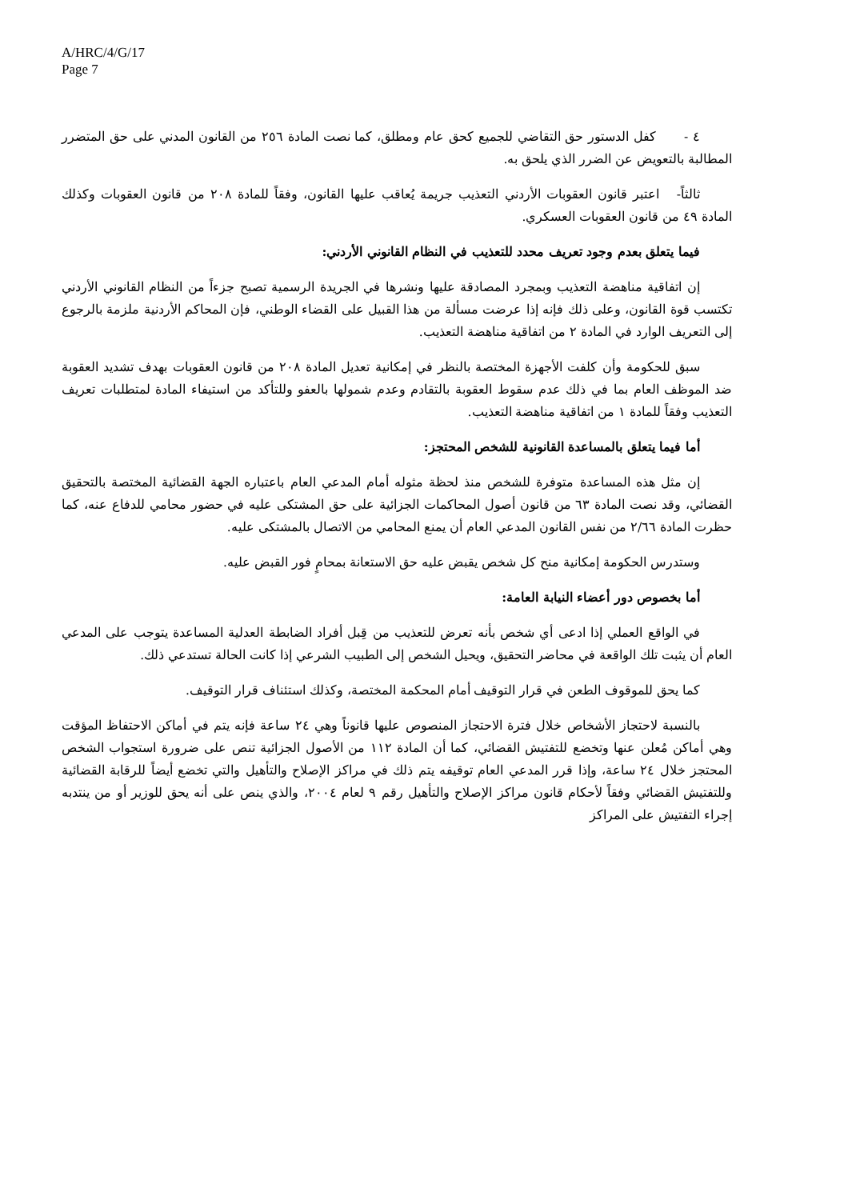A/HRC/4/G/17
Page 7
٤ - كفل الدستور حق التقاضي للجميع كحق عام ومطلق، كما نصت المادة ٢٥٦ من القانون المدني على حق المتضرر المطالبة بالتعويض عن الضرر الذي يلحق به.
ثالثاً- اعتبر قانون العقوبات الأردني التعذيب جريمة يُعاقب عليها القانون، وفقاً للمادة ٢٠٨ من قانون العقوبات وكذلك المادة ٤٩ من قانون العقوبات العسكري.
فيما يتعلق بعدم وجود تعريف محدد للتعذيب في النظام القانوني الأردني:
إن اتفاقية مناهضة التعذيب وبمجرد المصادقة عليها ونشرها في الجريدة الرسمية تصبح جزءاً من النظام القانوني الأردني تكتسب قوة القانون، وعلى ذلك فإنه إذا عرضت مسألة من هذا القبيل على القضاء الوطني، فإن المحاكم الأردنية ملزمة بالرجوع إلى التعريف الوارد في المادة ٢ من اتفاقية مناهضة التعذيب.
سبق للحكومة وأن كلفت الأجهزة المختصة بالنظر في إمكانية تعديل المادة ٢٠٨ من قانون العقوبات بهدف تشديد العقوبة ضد الموظف العام بما في ذلك عدم سقوط العقوبة بالتقادم وعدم شمولها بالعفو وللتأكد من استيفاء المادة لمتطلبات تعريف التعذيب وفقاً للمادة ١ من اتفاقية مناهضة التعذيب.
أما فيما يتعلق بالمساعدة القانونية للشخص المحتجز:
إن مثل هذه المساعدة متوفرة للشخص منذ لحظة مثوله أمام المدعي العام باعتباره الجهة القضائية المختصة بالتحقيق القضائي، وقد نصت المادة ٦٣ من قانون أصول المحاكمات الجزائية على حق المشتكى عليه في حضور محامي للدفاع عنه، كما حظرت المادة ٢/٦٦ من نفس القانون المدعي العام أن يمنع المحامي من الاتصال بالمشتكى عليه.
وستدرس الحكومة إمكانية منح كل شخص يقبض عليه حق الاستعانة بمحامٍ فور القبض عليه.
أما بخصوص دور أعضاء النيابة العامة:
في الواقع العملي إذا ادعى أي شخص بأنه تعرض للتعذيب من قِبل أفراد الضابطة العدلية المساعدة يتوجب على المدعي العام أن يثبت تلك الواقعة في محاضر التحقيق، ويحيل الشخص إلى الطبيب الشرعي إذا كانت الحالة تستدعي ذلك.
كما يحق للموقوف الطعن في قرار التوقيف أمام المحكمة المختصة، وكذلك استئناف قرار التوقيف.
بالنسبة لاحتجاز الأشخاص خلال فترة الاحتجاز المنصوص عليها قانوناً وهي ٢٤ ساعة فإنه يتم في أماكن الاحتفاظ المؤقت وهي أماكن مُعلن عنها وتخضع للتفتيش القضائي، كما أن المادة ١١٢ من الأصول الجزائية تنص على ضرورة استجواب الشخص المحتجز خلال ٢٤ ساعة، وإذا قرر المدعي العام توقيفه يتم ذلك في مراكز الإصلاح والتأهيل والتي تخضع أيضاً للرقابة القضائية وللتفتيش القضائي وفقاً لأحكام قانون مراكز الإصلاح والتأهيل رقم ٩ لعام ٢٠٠٤، والذي ينص على أنه يحق للوزير أو من ينتدبه إجراء التفتيش على المراكز